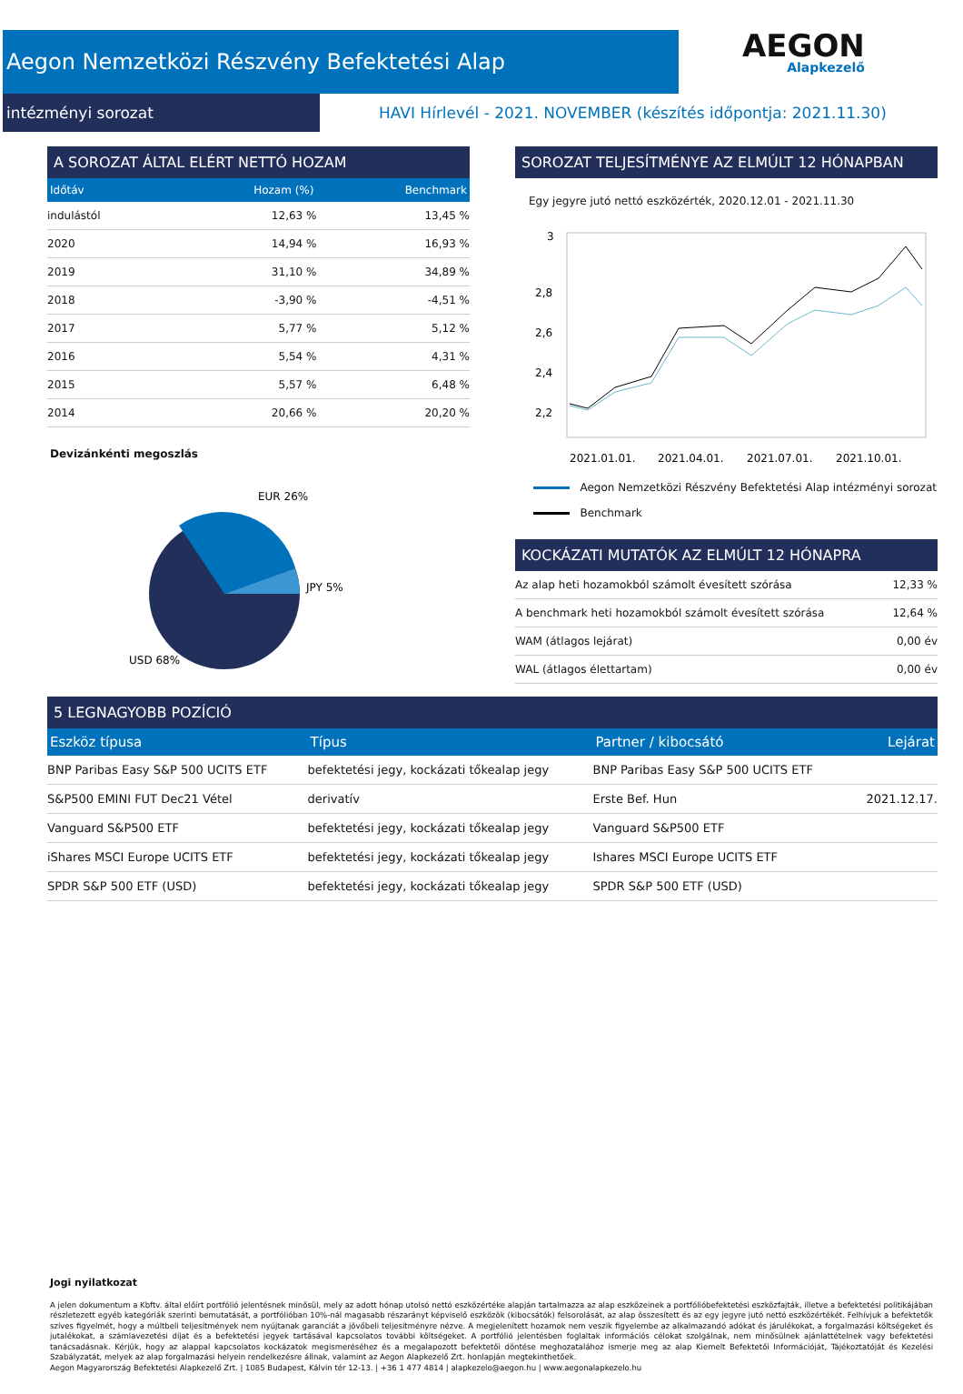Aegon Nemzetközi Részvény Befektetési Alap
AEGON
Alapkezelő
intézményi sorozat
HAVI Hírlevél - 2021. NOVEMBER (készítés időpontja: 2021.11.30)
A SOROZAT ÁLTAL ELÉRT NETTÓ HOZAM
| Időtáv | Hozam (%) | Benchmark |
| --- | --- | --- |
| indulástól | 12,63 % | 13,45 % |
| 2020 | 14,94 % | 16,93 % |
| 2019 | 31,10 % | 34,89 % |
| 2018 | -3,90 % | -4,51 % |
| 2017 | 5,77 % | 5,12 % |
| 2016 | 5,54 % | 4,31 % |
| 2015 | 5,57 % | 6,48 % |
| 2014 | 20,66 % | 20,20 % |
Devizánkénti megoszlás
EUR 26%
JPY 5%
USD 68%
SOROZAT TELJESÍTMÉNYE AZ ELMÚLT 12 HÓNAPBAN
Egy jegyre jutó nettó eszközérték, 2020.12.01 - 2021.11.30
3
2,8
2,6
2,4
2,2
2021.01.01.
2021.04.01.
2021.07.01.
2021.10.01.
Aegon Nemzetközi Részvény Befektetési Alap intézményi sorozat
Benchmark
KOCKÁZATI MUTATÓK AZ ELMÚLT 12 HÓNAPRA
| Az alap heti hozamokból számolt évesített szórása | 12,33 % |
| A benchmark heti hozamokból számolt évesített szórása | 12,64 % |
| WAM (átlagos lejárat) | 0,00 év |
| WAL (átlagos élettartam) | 0,00 év |
5 LEGNAGYOBB POZÍCIÓ
| Eszköz típusa | Típus | Partner / kibocsátó | Lejárat |
| --- | --- | --- | --- |
| BNP Paribas Easy S&P 500 UCITS ETF | befektetési jegy, kockázati tőkealap jegy | BNP Paribas Easy S&P 500 UCITS ETF | |
| S&P500 EMINI FUT Dec21 Vétel | derivatív | Erste Bef. Hun | 2021.12.17. |
| Vanguard S&P500 ETF | befektetési jegy, kockázati tőkealap jegy | Vanguard S&P500 ETF | |
| iShares MSCI Europe UCITS ETF | befektetési jegy, kockázati tőkealap jegy | Ishares MSCI Europe UCITS ETF | |
| SPDR S&P 500 ETF (USD) | befektetési jegy, kockázati tőkealap jegy | SPDR S&P 500 ETF (USD) | |
Jogi nyilatkozat
A jelen dokumentum a Kbftv. által előírt portfólió jelentésnek minősül, mely az adott hónap utolsó nettó eszközértéke alapján tartalmazza az alap eszközeinek a portfólióbefektetési eszközfajták, illetve a befektetési politikájában részletezett egyéb kategóriák szerinti bemutatását, a portfólióban 10%-nál magasabb részarányt képviselő eszközök (kibocsátók) felsorolását, az alap összesített és az egy jegyre jutó nettó eszközértékét. Felhívjuk a befektetők szíves figyelmét, hogy a múltbeli teljesítmények nem nyújtanak garanciát a jövőbeli teljesítményre nézve. A megjelenített hozamok nem veszik figyelembe az alkalmazandó adókat és járulékokat, a forgalmazási költségeket és jutalékokat, a számlavezetési díjat és a befektetési jegyek tartásával kapcsolatos további költségeket. A portfólió jelentésben foglaltak információs célokat szolgálnak, nem minősülnek ajánlattételnek vagy befektetési tanácsadásnak. Kérjük, hogy az alappal kapcsolatos kockázatok megismeréséhez és a megalapozott befektetői döntése meghozatalához ismerje meg az alap Kiemelt Befektetői Információját, Tájékoztatóját és Kezelési Szabályzatát, melyek az alap forgalmazási helyein rendelkezésre állnak, valamint az Aegon Alapkezelő Zrt. honlapján megtekinthetőek.
Aegon Magyarország Befektetési Alapkezelő Zrt. | 1085 Budapest, Kálvin tér 12-13. | +36 1 477 4814 | alapkezelo@aegon.hu | www.aegonalapkezelo.hu